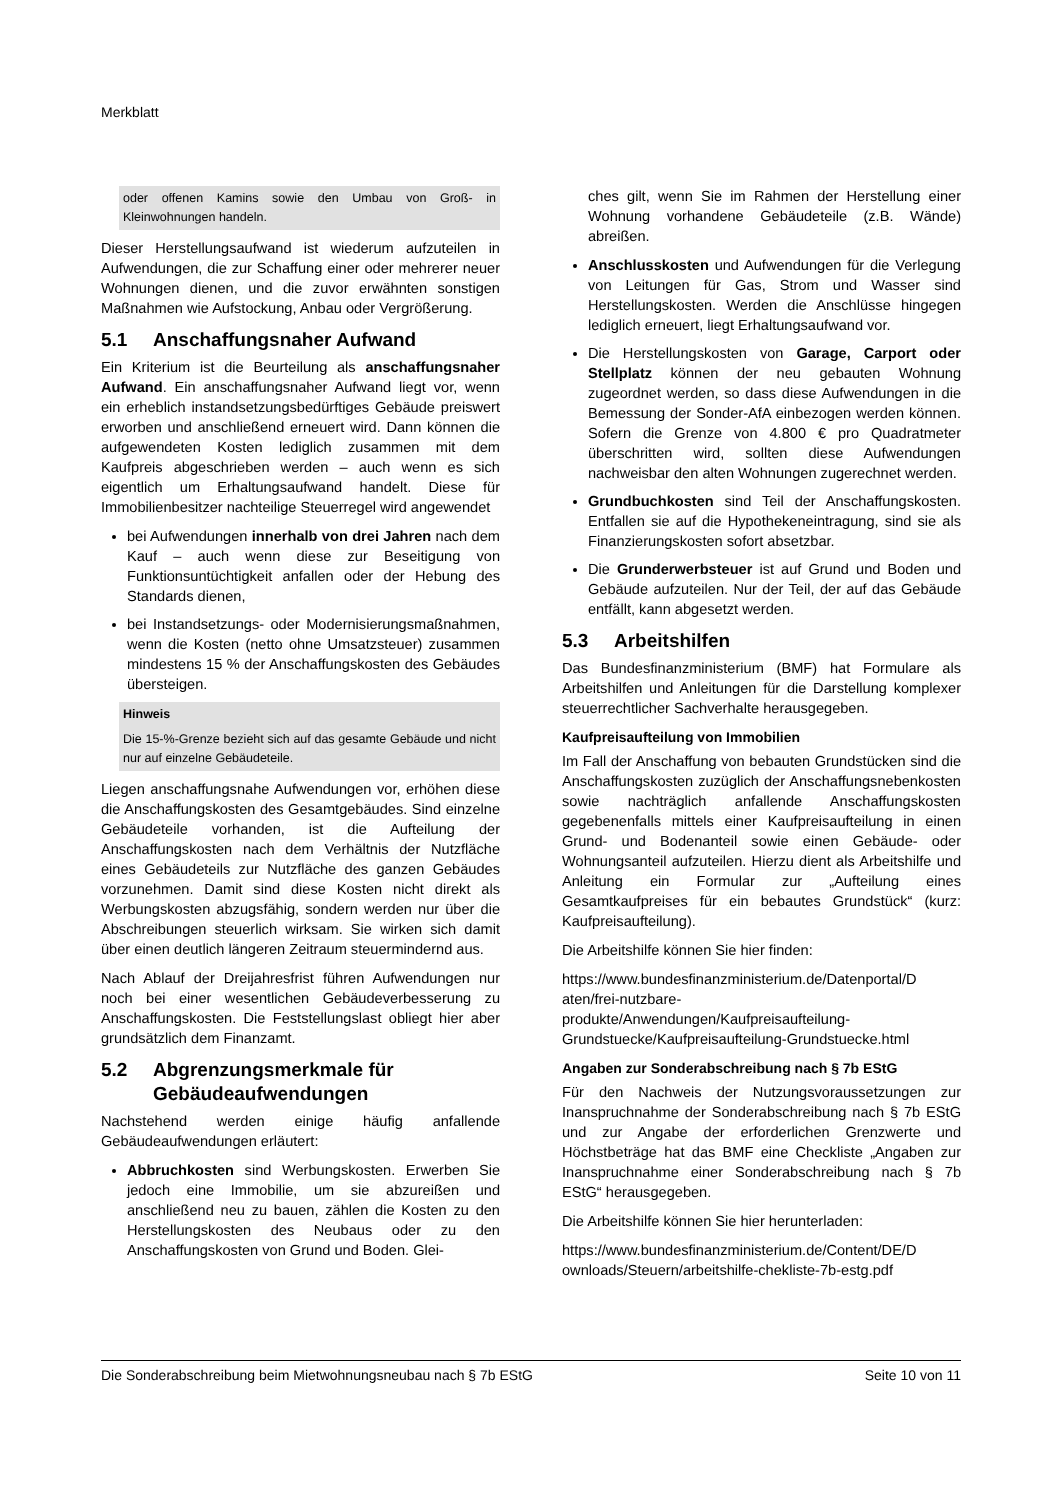Merkblatt
oder offenen Kamins sowie den Umbau von Groß- in Kleinwohnungen handeln.
Dieser Herstellungsaufwand ist wiederum aufzuteilen in Aufwendungen, die zur Schaffung einer oder mehrerer neuer Wohnungen dienen, und die zuvor erwähnten sonstigen Maßnahmen wie Aufstockung, Anbau oder Vergrößerung.
5.1 Anschaffungsnaher Aufwand
Ein Kriterium ist die Beurteilung als anschaffungsnaher Aufwand. Ein anschaffungsnaher Aufwand liegt vor, wenn ein erheblich instandsetzungsbedürftiges Gebäude preiswert erworben und anschließend erneuert wird. Dann können die aufgewendeten Kosten lediglich zusammen mit dem Kaufpreis abgeschrieben werden – auch wenn es sich eigentlich um Erhaltungsaufwand handelt. Diese für Immobilienbesitzer nachteilige Steuerregel wird angewendet
bei Aufwendungen innerhalb von drei Jahren nach dem Kauf – auch wenn diese zur Beseitigung von Funktionsuntüchtigkeit anfallen oder der Hebung des Standards dienen,
bei Instandsetzungs- oder Modernisierungsmaßnahmen, wenn die Kosten (netto ohne Umsatzsteuer) zusammen mindestens 15 % der Anschaffungskosten des Gebäudes übersteigen.
Hinweis
Die 15-%-Grenze bezieht sich auf das gesamte Gebäude und nicht nur auf einzelne Gebäudeteile.
Liegen anschaffungsnahe Aufwendungen vor, erhöhen diese die Anschaffungskosten des Gesamtgebäudes. Sind einzelne Gebäudeteile vorhanden, ist die Aufteilung der Anschaffungskosten nach dem Verhältnis der Nutzfläche eines Gebäudeteils zur Nutzfläche des ganzen Gebäudes vorzunehmen. Damit sind diese Kosten nicht direkt als Werbungskosten abzugsfähig, sondern werden nur über die Abschreibungen steuerlich wirksam. Sie wirken sich damit über einen deutlich längeren Zeitraum steuermindernd aus.
Nach Ablauf der Dreijahresfrist führen Aufwendungen nur noch bei einer wesentlichen Gebäudeverbesserung zu Anschaffungskosten. Die Feststellungslast obliegt hier aber grundsätzlich dem Finanzamt.
5.2 Abgrenzungsmerkmale für
Gebäudeaufwendungen
Nachstehend werden einige häufig anfallende Gebäudeaufwendungen erläutert:
Abbruchkosten sind Werbungskosten. Erwerben Sie jedoch eine Immobilie, um sie abzureißen und anschließend neu zu bauen, zählen die Kosten zu den Herstellungskosten des Neubaus oder zu den Anschaffungskosten von Grund und Boden. Glei-
ches gilt, wenn Sie im Rahmen der Herstellung einer Wohnung vorhandene Gebäudeteile (z.B. Wände) abreißen.
Anschlusskosten und Aufwendungen für die Verlegung von Leitungen für Gas, Strom und Wasser sind Herstellungskosten. Werden die Anschlüsse hingegen lediglich erneuert, liegt Erhaltungsaufwand vor.
Die Herstellungskosten von Garage, Carport oder Stellplatz können der neu gebauten Wohnung zugeordnet werden, so dass diese Aufwendungen in die Bemessung der Sonder-AfA einbezogen werden können. Sofern die Grenze von 4.800 € pro Quadratmeter überschritten wird, sollten diese Aufwendungen nachweisbar den alten Wohnungen zugerechnet werden.
Grundbuchkosten sind Teil der Anschaffungskosten. Entfallen sie auf die Hypothekeneintragung, sind sie als Finanzierungskosten sofort absetzbar.
Die Grunderwerbsteuer ist auf Grund und Boden und Gebäude aufzuteilen. Nur der Teil, der auf das Gebäude entfällt, kann abgesetzt werden.
5.3 Arbeitshilfen
Das Bundesfinanzministerium (BMF) hat Formulare als Arbeitshilfen und Anleitungen für die Darstellung komplexer steuerrechtlicher Sachverhalte herausgegeben.
Kaufpreisaufteilung von Immobilien
Im Fall der Anschaffung von bebauten Grundstücken sind die Anschaffungskosten zuzüglich der Anschaffungsnebenkosten sowie nachträglich anfallende Anschaffungskosten gegebenenfalls mittels einer Kaufpreisaufteilung in einen Grund- und Bodenanteil sowie einen Gebäude- oder Wohnungsanteil aufzuteilen. Hierzu dient als Arbeitshilfe und Anleitung ein Formular zur „Aufteilung eines Gesamtkaufpreises für ein bebautes Grundstück“ (kurz: Kaufpreisaufteilung).
Die Arbeitshilfe können Sie hier finden:
https://www.bundesfinanzministerium.de/Datenportal/D
aten/frei-nutzbare-
produkte/Anwendungen/Kaufpreisaufteilung-
Grundstuecke/Kaufpreisaufteilung-Grundstuecke.html
Angaben zur Sonderabschreibung nach § 7b EStG
Für den Nachweis der Nutzungsvoraussetzungen zur Inanspruchnahme der Sonderabschreibung nach § 7b EStG und zur Angabe der erforderlichen Grenzwerte und Höchstbeträge hat das BMF eine Checkliste „Angaben zur Inanspruchnahme einer Sonderabschreibung nach § 7b EStG“ herausgegeben.
Die Arbeitshilfe können Sie hier herunterladen:
https://www.bundesfinanzministerium.de/Content/DE/D
ownloads/Steuern/arbeitshilfe-chekliste-7b-estg.pdf
Die Sonderabschreibung beim Mietwohnungsneubau nach § 7b EStG Seite 10 von 11